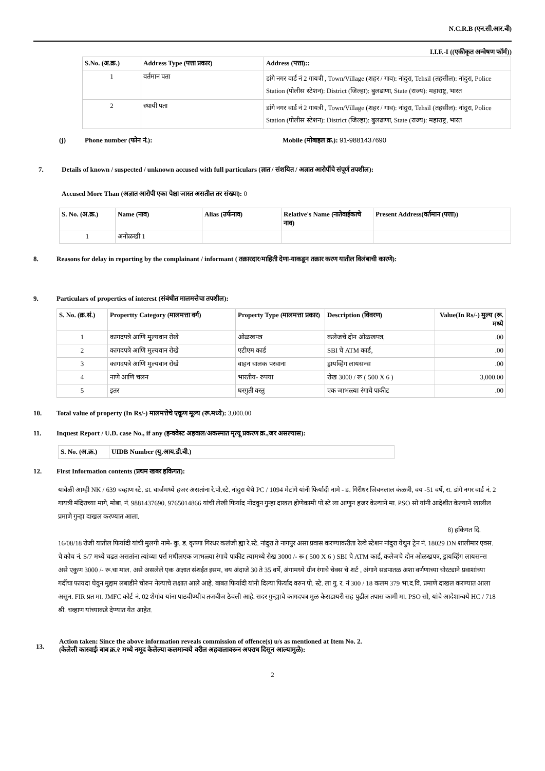N.C.R.B (एन.सी.आर.बी)
I.I.F.-I ((एकीकृत अन्वेषण फॉर्म))
| S.No. (अ.क्र.) | Address Type (पत्ता प्रकार) | Address (पत्ता):: |
| --- | --- | --- |
| 1 | वर्तमान पता | डांगे नगर वार्ड नं 2 गायत्री , Town/Village (शहर / गाव): नांदुरा, Tehsil (तहसील): नांदुरा, Police Station (पोलीस स्टेशन): District (जिल्हा): बुलढाणा, State (राज्य): महाराष्ट्र, भारत |
| 2 | स्थायी पता | डांगे नगर वार्ड नं 2 गायत्री , Town/Village (शहर / गाव): नांदुरा, Tehsil (तहसील): नांदुरा, Police Station (पोलीस स्टेशन): District (जिल्हा): बुलढाणा, State (राज्य): महाराष्ट्र, भारत |
(j) Phone number (फोन नं.): Mobile (मोबाइल क्र.): 91-9881437690
7. Details of known / suspected / unknown accused with full particulars (ज्ञात / संशयित / अज्ञात आरोपींचे संपूर्ण तपशील):
Accused More Than (अज्ञात आरोपी एका पेक्षा जास्त असतील तर संख्या): 0
| S. No. (अ.क्र.) | Name (नाव) | Alias (उर्फनाव) | Relative's Name (नातेवाईकाचे नाव) | Present Address(वर्तमान (पत्ता)) |
| --- | --- | --- | --- | --- |
| 1 | अनोळखी 1 | | | |
8. Reasons for delay in reporting by the complainant / informant ( तक्रारदार/माहिती देणा-याकडून तक्रार करण यातील विलंबाची कारणे):
9. Particulars of properties of interest (संबंधीत मालमत्तेचा तपशील):
| S. No. (क्र.सं.) | Propertty Category (मालमत्ता वर्ग) | Property Type (मालमत्ता प्रकार) | Description (विवरण) | Value(In Rs/-) मुल्य (रू. मध्ये |
| --- | --- | --- | --- | --- |
| 1 | कागदपत्रे आणि मुल्यवान रोखे | ओळखपत्र | कलेजचे दोन ओळखपत्र, | .00 |
| 2 | कागदपत्रे आणि मुल्यवान रोखे | एटीएम कार्ड | SBI चे ATM कार्ड, | .00 |
| 3 | कागदपत्रे आणि मुल्यवान रोखे | वाहन चालक परवाना | ड्रायव्हिंग लायसन्स | .00 |
| 4 | नाणे आणि चलन | भारतीय- रुपया | रोख 3000 / रू ( 500 X 6 ) | 3,000.00 |
| 5 | इतर | घरगुती वस्तु | एक जाभळ्या रंगाचे पाकीट | .00 |
10. Total value of property (In Rs/-) मालमत्तेचे एकूण मूल्य (रू.मध्ये): 3,000.00
11. Inquest Report / U.D. case No., if any (इन्क्वेस्ट अहवाल/अकस्मात मृत्यू प्रकरण क्र.,जर असल्यास):
| S. No. (अ.क्र.) | UIDB Number (यु.आय.डी.बी.) |
| --- | --- |
12. First Information contents (प्रथम खबर हकिगत):
यावेळी आम्ही NK / 639 चव्हाण स्टे. डा. चार्जमध्ये हजर असतांना रे.पो.स्टे. नांदुरा येथे PC / 1094 मेटांगे यांनी फिर्यादी नामे - ड. गिरीधर जिवनलाल कंळत्री, वय -51 वर्षे, रा. डांगे नगर वार्ड नं. 2 गायत्री मंदिराच्या मागे, मोबा. नं. 9881437690, 9765014866 यांची लेखी फिर्याद नोंदवुन गुन्हा दाखल होणेकामी पो.स्टे ला आणुन हजर केल्याने मा. PSO सो यांनी आदेशीत केल्याने खालील प्रमाणे गुन्हा दाखल करण्यात आला.
8) हकिगत दि.
16/08/18 रोजी यातील फिर्यादी यांची मुलगी नामे- कु. ड. कृष्णा गिरधर कलंजी ह्या रे.स्टे. नांदुरा ते नागपुर असा प्रवास करण्याकरीता रेल्वे स्टेशन नांदुरा येथुन ट्रेन नं. 18029 DN शालीमार एक्स. चे कोच नं. S/7 मध्ये चढत असतांना त्यांच्या पर्स मधीलएक जाभळ्या रंगाचे पाकीट त्यामध्ये रोख 3000 /- रू ( 500 X 6 ) SBI चे ATM कार्ड, कलेजचे दोन ओळखपत्र, ड्रायव्हिंग लायसन्स असे एकुण 3000 /- रू.चा माल. असे असलेले एक अज्ञात संशईत इसम, वय अंदाजे 30 ते 35 वर्षे, अंगामध्ये ग्रीन रंगाचे चेक्स चे शर्ट , अंगाने सडपातळ अशा वर्णणाच्या चोरट्याने प्रवाशांच्या गर्दीचा फायदा घेवुन मुद्दाम लबाडीने चोरुन नेल्याचे लक्षात आले आहे. बाबत फिर्यादी यांनी दिल्या फिर्याद वरुन पो. स्टे. ला गु. र. नं 300 / 18 कलम 379 भा.द.वि. प्रमाणे दाखल करण्यात आला असुन. FIR प्रत मा. JMFC कोर्ट नं. 02 शेगांव यांना पाठवीण्यीच तजबीज ठेवली आहे. सदर गुन्ह्याचे कागदपत्र मुळ केसडायरी सह पुढील तपास कामी मा. PSO सो, यांचे आदेशान्वये HC / 718 श्री. चव्हाण यांच्याकडे देण्यात येत आहेत.
13. Action taken: Since the above information reveals commission of offence(s) u/s as mentioned at Item No. 2.
(केलेली कारवाईः बाब क्र.२ मध्ये नमूद केलेल्या कलमान्वये वरील अहवालावरून अपराध दिसून आल्यामुळे):
2